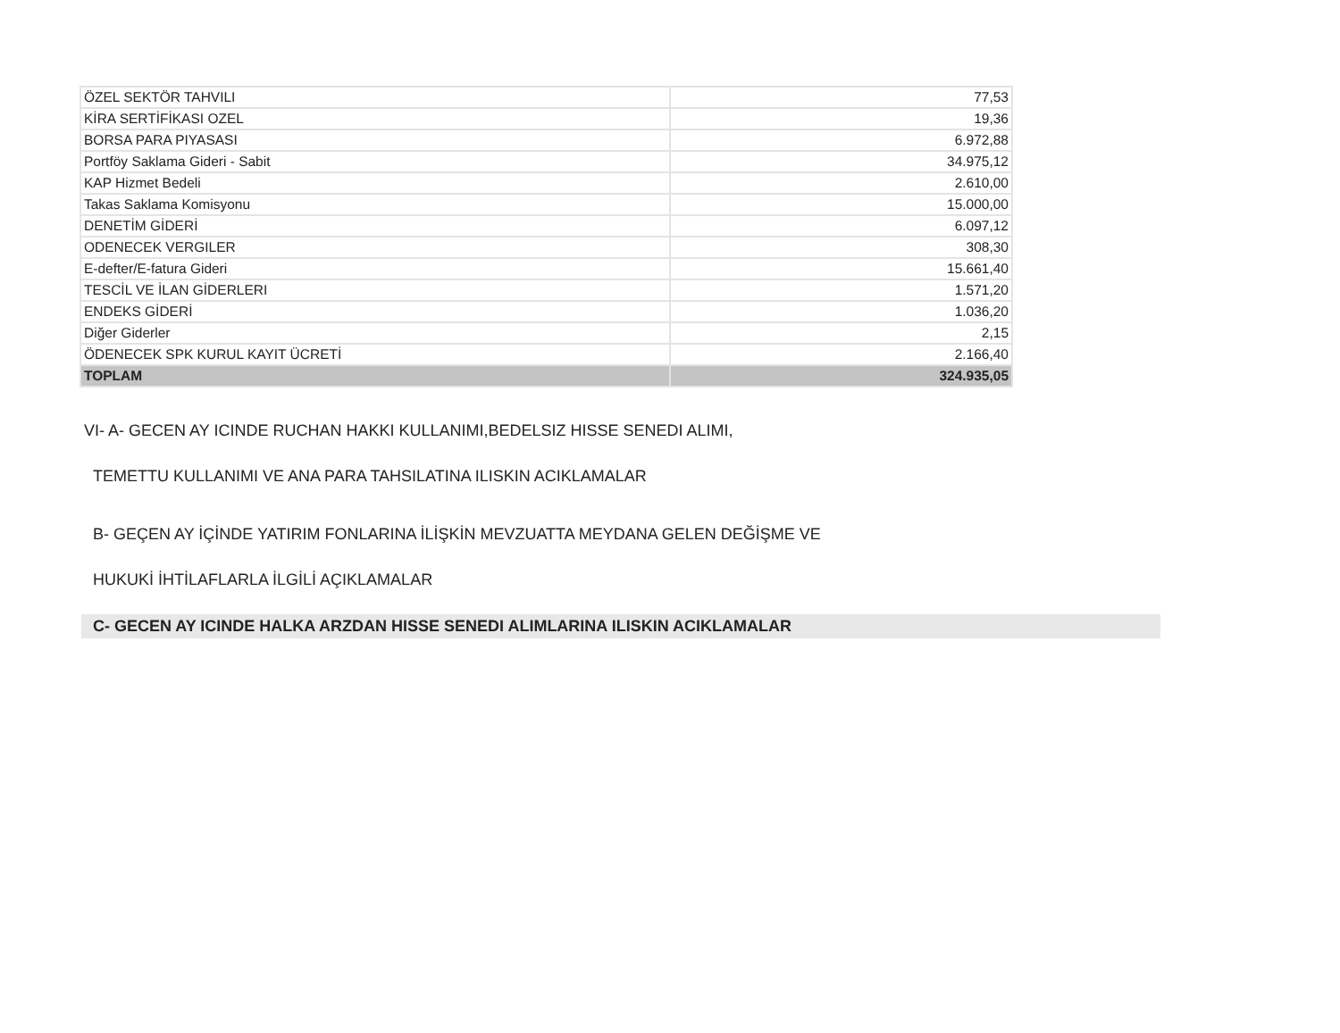| ÖZEL SEKTÖR TAHVILI | 77,53 |
| KİRA SERTİFİKASI OZEL | 19,36 |
| BORSA PARA PIYASASI | 6.972,88 |
| Portföy Saklama Gideri - Sabit | 34.975,12 |
| KAP Hizmet Bedeli | 2.610,00 |
| Takas Saklama Komisyonu | 15.000,00 |
| DENETİM GİDERİ | 6.097,12 |
| ODENECEK VERGILER | 308,30 |
| E-defter/E-fatura Gideri | 15.661,40 |
| TESCİL VE İLAN GİDERLERI | 1.571,20 |
| ENDEKS GİDERİ | 1.036,20 |
| Diğer Giderler | 2,15 |
| ÖDENECEK SPK KURUL KAYIT ÜCRETİ | 2.166,40 |
| TOPLAM | 324.935,05 |
VI- A- GECEN AY ICINDE RUCHAN HAKKI KULLANIMI,BEDELSIZ HISSE SENEDI ALIMI,
TEMETTU KULLANIMI VE ANA PARA TAHSILATINA ILISKIN ACIKLAMALAR
B- GEÇEN AY İÇİNDE YATIRIM FONLARINA İLİŞKİN MEVZUATTA MEYDANA GELEN DEĞİŞME VE
HUKUKİ İHTİLAFLARLA İLGİLİ AÇIKLAMALAR
C- GECEN AY ICINDE HALKA ARZDAN HISSE SENEDI ALIMLARINA ILISKIN ACIKLAMALAR